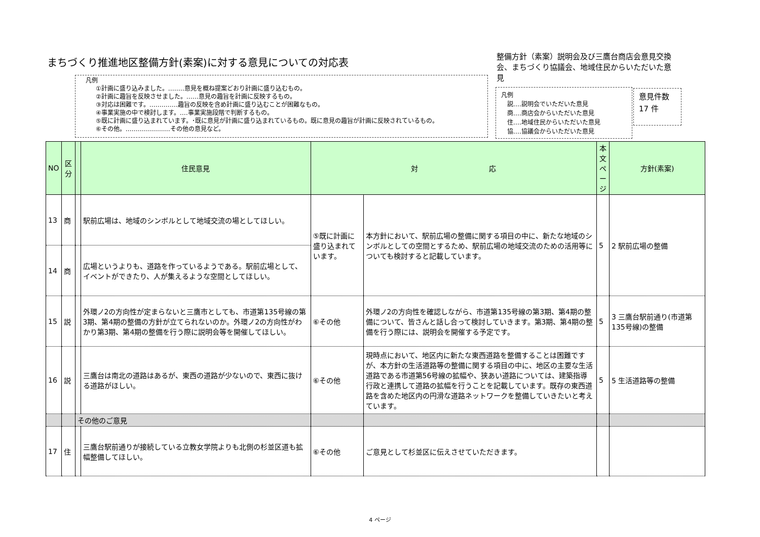まちづくり推進地区整備方針(素案)に対する意見についての対応表
整備方針（素案）説明会及び三鷹台商店会意見交換会、まちづくり協議会、地域住民からいただいた意見
凡例
①計画に盛り込みました。‥‥‥‥意見を概ね提案どおり計画に盛り込むもの。
②計画に趣旨を反映させました。‥‥‥意見の趣旨を計画に反映するもの。
③対応は困難です。‥‥‥‥‥‥‥趣旨の反映を含め計画に盛り込むことが困難なもの。
④事業実施の中で検討します。‥‥事業実施段階で判断するもの。
⑤既に計画に盛り込まれています。･既に意見が計画に盛り込まれているもの。既に意見の趣旨が計画に反映されているもの。
⑥その他。‥‥‥‥‥‥‥‥‥‥‥その他の意見など。
凡例
　説‥‥説明会でいただいた意見
　商‥‥商店会からいただいた意見
　住‥‥地域住民からいただいた意見
　協‥‥協議会からいただいた意見
意見件数
17 件
| NO | 区分 | | 住民意見 | 対 応 | | 本文ページ | 方針(素案) |
| --- | --- | --- | --- | --- | --- | --- | --- |
| 13 | 商 | | 駅前広場は、地域のシンボルとして地域交流の場としてほしい。 | ⑤既に計画に盛り込まれています。 | 本方針において、駅前広場の整備に関する項目の中に、新たな地域のシンボルとしての空間とするため、駅前広場の地域交流のための活用等についても検討すると記載しています。 | 5 | 2 駅前広場の整備 |
| 14 | 商 | | 広場というよりも、道路を作っているようである。駅前広場として、イベントができたり、人が集えるような空間としてほしい。 | | | | |
| 15 | 説 | | 外環ノ2の方向性が定まらないと三鷹市としても、市道第135号線の第3期、第4期の整備の方針が立てられないのか。外環ノ2の方向性がわかり第3期、第4期の整備を行う際に説明会等を開催してほしい。 | ⑥その他 | 外環ノ2の方向性を確認しながら、市道第135号線の第3期、第4期の整備について、皆さんと話し合って検討していきます。第3期、第4期の整備を行う際には、説明会を開催する予定です。 | 5 | 3 三鷹台駅前通り(市道第135号線)の整備 |
| 16 | 説 | | 三鷹台は南北の道路はあるが、東西の道路が少ないので、東西に抜ける道路がほしい。 | ⑥その他 | 現時点において、地区内に新たな東西道路を整備することは困難ですが、本方針の生活道路等の整備に関する項目の中に、地区の主要な生活道路である市道第56号線の拡幅や、狭あい道路については、建築指導行政と連携して道路の拡幅を行うことを記載しています。既存の東西道路を含めた地区内の円滑な道路ネットワークを整備していきたいと考えています。 | 5 | 5 生活道路等の整備 |
| | | その他のご意見 | | | | | |
| 17 | 住 | | 三鷹台駅前通りが接続している立教女学院よりも北側の杉並区道も拡幅整備してほしい。 | ⑥その他 | ご意見として杉並区に伝えさせていただきます。 | | |
4 ページ